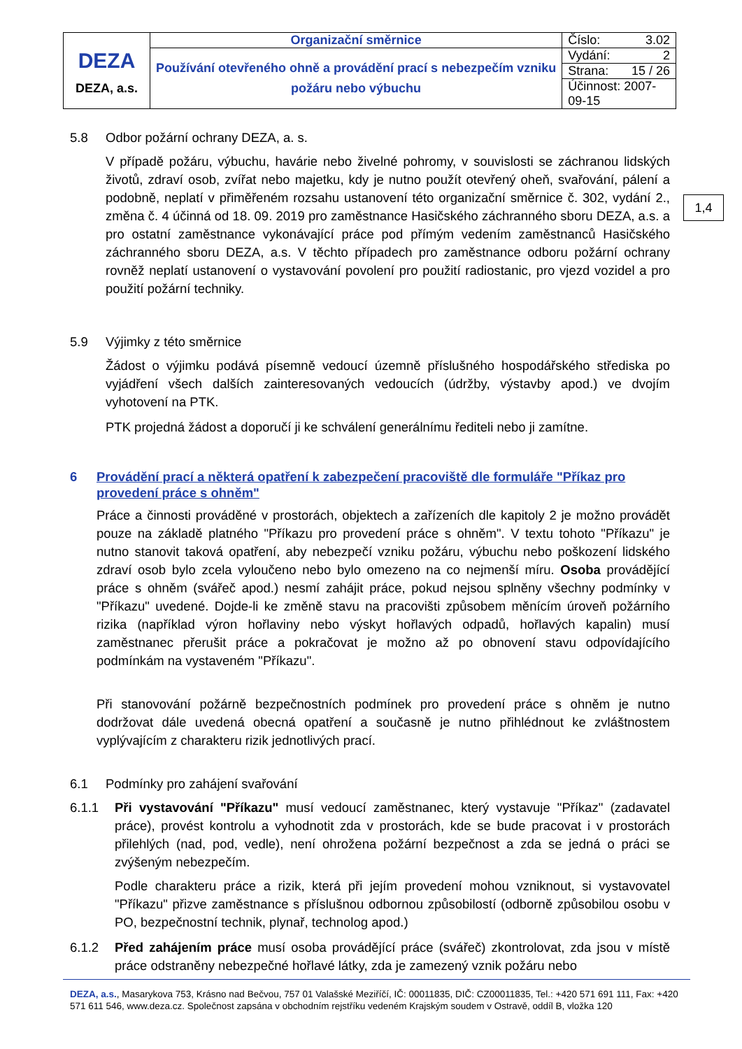| DEZA DEZA, a.s. | Organizační směrnice | Číslo: 3.02 |
| | Používání otevřeného ohně a provádění prací s nebezpečím vzniku požáru nebo výbuchu | Vydání: 2 |
| | | Strana: 15 / 26 |
| | | Účinnost: 2007-09-15 |
1,4
5.8 Odbor požární ochrany DEZA, a. s.
V případě požáru, výbuchu, havárie nebo živelné pohromy, v souvislosti se záchranou lidských životů, zdraví osob, zvířat nebo majetku, kdy je nutno použít otevřený oheň, svařování, pálení a podobně, neplatí v přiměřeném rozsahu ustanovení této organizační směrnice č. 302, vydání 2., změna č. 4 účinná od 18. 09. 2019 pro zaměstnance Hasičského záchranného sboru DEZA, a.s. a pro ostatní zaměstnance vykonávající práce pod přímým vedením zaměstnanců Hasičského záchranného sboru DEZA, a.s. V těchto případech pro zaměstnance odboru požární ochrany rovněž neplatí ustanovení o vystavování povolení pro použití radiostanic, pro vjezd vozidel a pro použití požární techniky.
5.9 Výjimky z této směrnice
Žádost o výjimku podává písemně vedoucí územně příslušného hospodářského střediska po vyjádření všech dalších zainteresovaných vedoucích (údržby, výstavby apod.) ve dvojím vyhotovení na PTK.
PTK projedná žádost a doporučí ji ke schválení generálnímu řediteli nebo ji zamítne.
6 Provádění prací a některá opatření k zabezpečení pracoviště dle formuláře "Příkaz pro provedení práce s ohněm"
Práce a činnosti prováděné v prostorách, objektech a zařízeních dle kapitoly 2 je možno provádět pouze na základě platného "Příkazu pro provedení práce s ohněm". V textu tohoto "Příkazu" je nutno stanovit taková opatření, aby nebezpečí vzniku požáru, výbuchu nebo poškození lidského zdraví osob bylo zcela vyloučeno nebo bylo omezeno na co nejmenší míru. Osoba provádějící práce s ohněm (svářeč apod.) nesmí zahájit práce, pokud nejsou splněny všechny podmínky v "Příkazu" uvedené. Dojde-li ke změně stavu na pracovišti způsobem měnícím úroveň požárního rizika (například výron hořlaviny nebo výskyt hořlavých odpadů, hořlavých kapalin) musí zaměstnanec přerušit práce a pokračovat je možno až po obnovení stavu odpovídajícího podmínkám na vystaveném "Příkazu".
Při stanovování požárně bezpečnostních podmínek pro provedení práce s ohněm je nutno dodržovat dále uvedená obecná opatření a současně je nutno přihlédnout ke zvláštnostem vyplývajícím z charakteru rizik jednotlivých prací.
6.1 Podmínky pro zahájení svařování
6.1.1 Při vystavování "Příkazu" musí vedoucí zaměstnanec, který vystavuje "Příkaz" (zadavatel práce), provést kontrolu a vyhodnotit zda v prostorách, kde se bude pracovat i v prostorách přilehlých (nad, pod, vedle), není ohrožena požární bezpečnost a zda se jedná o práci se zvýšeným nebezpečím.
Podle charakteru práce a rizik, která při jejím provedení mohou vzniknout, si vystavovatel "Příkazu" přizve zaměstnance s příslušnou odbornou způsobilostí (odborně způsobilou osobu v PO, bezpečnostní technik, plynař, technolog apod.)
6.1.2 Před zahájením práce musí osoba provádějící práce (svářeč) zkontrolovat, zda jsou v místě práce odstraněny nebezpečné hořlavé látky, zda je zamezený vznik požáru nebo
DEZA, a.s., Masarykova 753, Krásno nad Bečvou, 757 01 Valašské Meziříčí, IČ: 00011835, DIČ: CZ00011835, Tel.: +420 571 691 111, Fax: +420 571 611 546, www.deza.cz. Společnost zapsána v obchodním rejstříku vedeném Krajským soudem v Ostravě, oddíl B, vložka 120